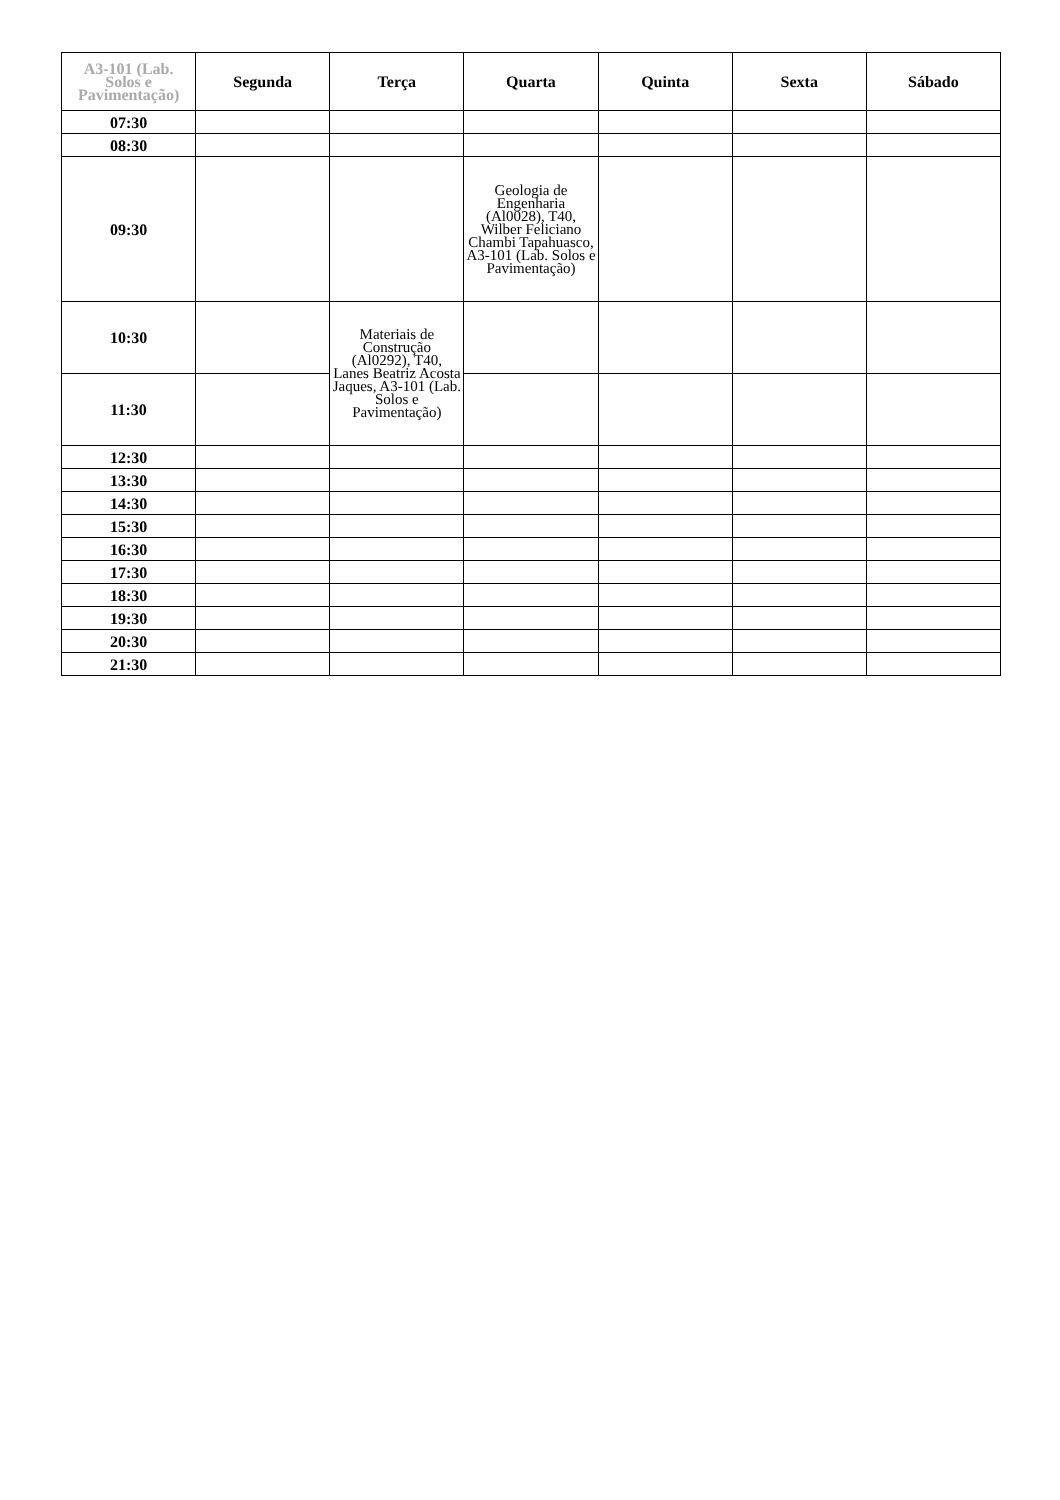| A3-101 (Lab. Solos e Pavimentação) | Segunda | Terça | Quarta | Quinta | Sexta | Sábado |
| --- | --- | --- | --- | --- | --- | --- |
| 07:30 | | | | | | |
| 08:30 | | | | | | |
| 09:30 | | | Geologia de Engenharia (Al0028), T40, Wilber Feliciano Chambi Tapahuasco, A3-101 (Lab. Solos e Pavimentação) | | | |
| 10:30 | | Materiais de Construção (Al0292), T40, Lanes Beatriz Acosta Jaques, A3-101 (Lab. Solos e Pavimentação) | | | | |
| 11:30 | | | | | | |
| 12:30 | | | | | | |
| 13:30 | | | | | | |
| 14:30 | | | | | | |
| 15:30 | | | | | | |
| 16:30 | | | | | | |
| 17:30 | | | | | | |
| 18:30 | | | | | | |
| 19:30 | | | | | | |
| 20:30 | | | | | | |
| 21:30 | | | | | | |